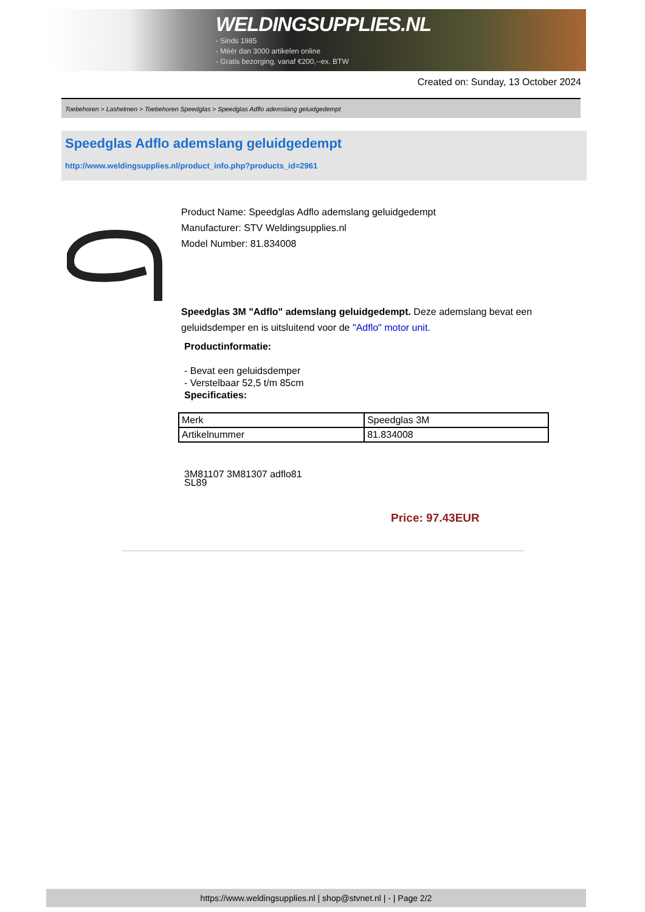WELDINGSUPPLIES.NL
- Sinds 1985
- Méér dan 3000 artikelen online
- Gratis bezorging, vanaf €200,--ex. BTW
Created on: Sunday, 13 October 2024
Toebehoren > Lashelmen > Toebehoren Speedglas > Speedglas Adflo ademslang geluidgedempt
Speedglas Adflo ademslang geluidgedempt
http://www.weldingsupplies.nl/product_info.php?products_id=2961
Product Name: Speedglas Adflo ademslang geluidgedempt
Manufacturer: STV Weldingsupplies.nl
Model Number: 81.834008
Speedglas 3M "Adflo" ademslang geluidgedempt. Deze ademslang bevat een geluidsdemper en is uitsluitend voor de "Adflo" motor unit.
Productinformatie:
- Bevat een geluidsdemper
- Verstelbaar 52,5 t/m 85cm
Specificaties:
| Merk | Speedglas 3M |
| Artikelnummer | 81.834008 |
3M81107 3M81307 adflo81
SL89
Price: 97.43EUR
https://www.weldingsupplies.nl | shop@stvnet.nl | - | Page 2/2